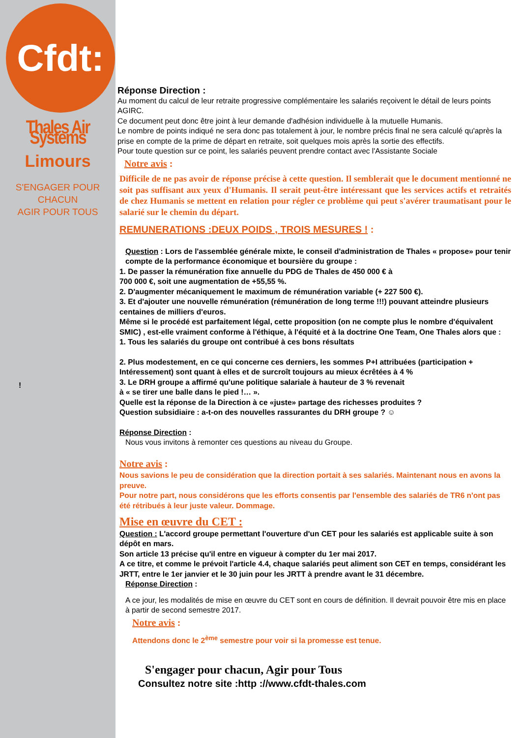Cfdt:
Thales Air Systems
Limours
S'ENGAGER POUR CHACUN
AGIR POUR TOUS
!
Réponse Direction :
Au moment du calcul de leur retraite progressive complémentaire les salariés reçoivent le détail de leurs points AGIRC.
Ce document peut donc être joint à leur demande d'adhésion individuelle à la mutuelle Humanis.
Le nombre de points indiqué ne sera donc pas totalement à jour, le nombre précis final ne sera calculé qu'après la prise en compte de la prime de départ en retraite, soit quelques mois après la sortie des effectifs.
Pour toute question sur ce point, les salariés peuvent prendre contact avec l'Assistante Sociale
Notre avis :
Difficile de ne pas avoir de réponse précise à cette question. Il semblerait que le document mentionné ne soit pas suffisant aux yeux d'Humanis. Il serait peut-être intéressant que les services actifs et retraités de chez Humanis se mettent en relation pour régler ce problème qui peut s'avérer traumatisant pour le salarié sur le chemin du départ.
REMUNERATIONS :DEUX POIDS , TROIS MESURES ! :
Question : Lors de l'assemblée générale mixte, le conseil d'administration de Thales « propose» pour tenir compte de la performance économique et boursière du groupe :
1. De passer la rémunération fixe annuelle du PDG de Thales de 450 000 € à
700 000 €, soit une augmentation de +55,55 %.
2. D'augmenter mécaniquement le maximum de rémunération variable (+ 227 500 €).
3. Et d'ajouter une nouvelle rémunération (rémunération de long terme !!!) pouvant atteindre plusieurs centaines de milliers d'euros.
Même si le procédé est parfaitement légal, cette proposition (on ne compte plus le nombre d'équivalent SMIC) , est-elle vraiment conforme à l'éthique, à l'équité et à la doctrine One Team, One Thales alors que :
1. Tous les salariés du groupe ont contribué à ces bons résultats
2. Plus modestement, en ce qui concerne ces derniers, les sommes P+I attribuées (participation + Intéressement) sont quant à elles et de surcroît toujours au mieux écrêtées à 4 %
3. Le DRH groupe a affirmé qu'une politique salariale à hauteur de 3 % revenait
à « se tirer une balle dans le pied !… ».
Quelle est la réponse de la Direction à ce «juste» partage des richesses produites ?
Question subsidiaire : a-t-on des nouvelles rassurantes du DRH groupe ? ☺
Réponse Direction :
Nous vous invitons à remonter ces questions au niveau du Groupe.
Notre avis :
Nous savions le peu de considération que la direction portait à ses salariés. Maintenant nous en avons la preuve.
Pour notre part, nous considérons que les efforts consentis par l'ensemble des salariés de TR6 n'ont pas été rétribués à leur juste valeur. Dommage.
Mise en œuvre du CET :
Question : L'accord groupe permettant l'ouverture d'un CET pour les salariés est applicable suite à son dépôt en mars.
Son article 13 précise qu'il entre en vigueur à compter du 1er mai 2017.
A ce titre, et comme le prévoit l'article 4.4, chaque salariés peut aliment son CET en temps, considérant les JRTT, entre le 1er janvier et le 30 juin pour les JRTT à prendre avant le 31 décembre.
Réponse Direction :
A ce jour, les modalités de mise en œuvre du CET sont en cours de définition. Il devrait pouvoir être mis en place à partir de second semestre 2017.
Notre avis :
Attendons donc le 2<sup>ème</sup> semestre pour voir si la promesse est tenue.
S'engager pour chacun, Agir pour Tous
Consultez notre site :http ://www.cfdt-thales.com